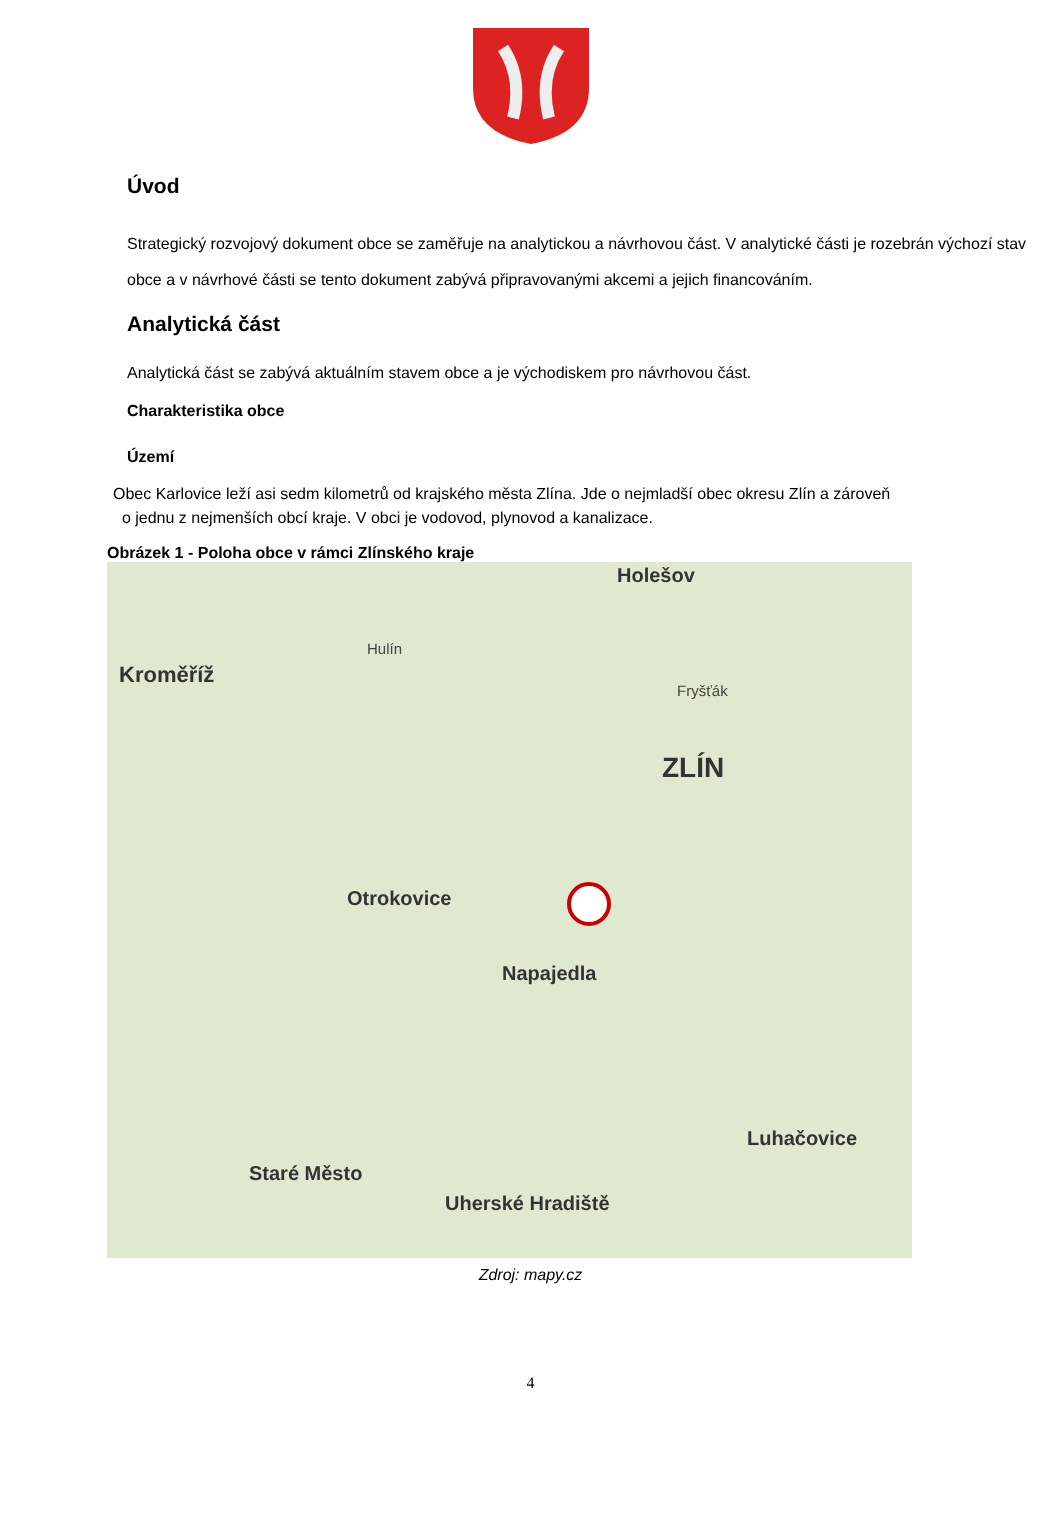Úvod
Strategický rozvojový dokument obce se zaměřuje na analytickou a návrhovou část. V analytické části je rozebrán výchozí stav obce a v návrhové části se tento dokument zabývá připravovanými akcemi a jejich financováním.
Analytická část
Analytická část se zabývá aktuálním stavem obce a je východiskem pro návrhovou část.
Charakteristika obce
Území
Obec Karlovice leží asi sedm kilometrů od krajského města Zlína. Jde o nejmladší obec okresu Zlín a zároveň
o jednu z nejmenších obcí kraje. V obci je vodovod, plynovod a kanalizace.
Obrázek 1 - Poloha obce v rámci Zlínského kraje
Holešov
Kroměříž
Hulín
Fryšťák
ZLÍN
Otrokovice
Napajedla
Luhačovice
Staré Město
Uherské Hradiště
Zdroj: mapy.cz
4